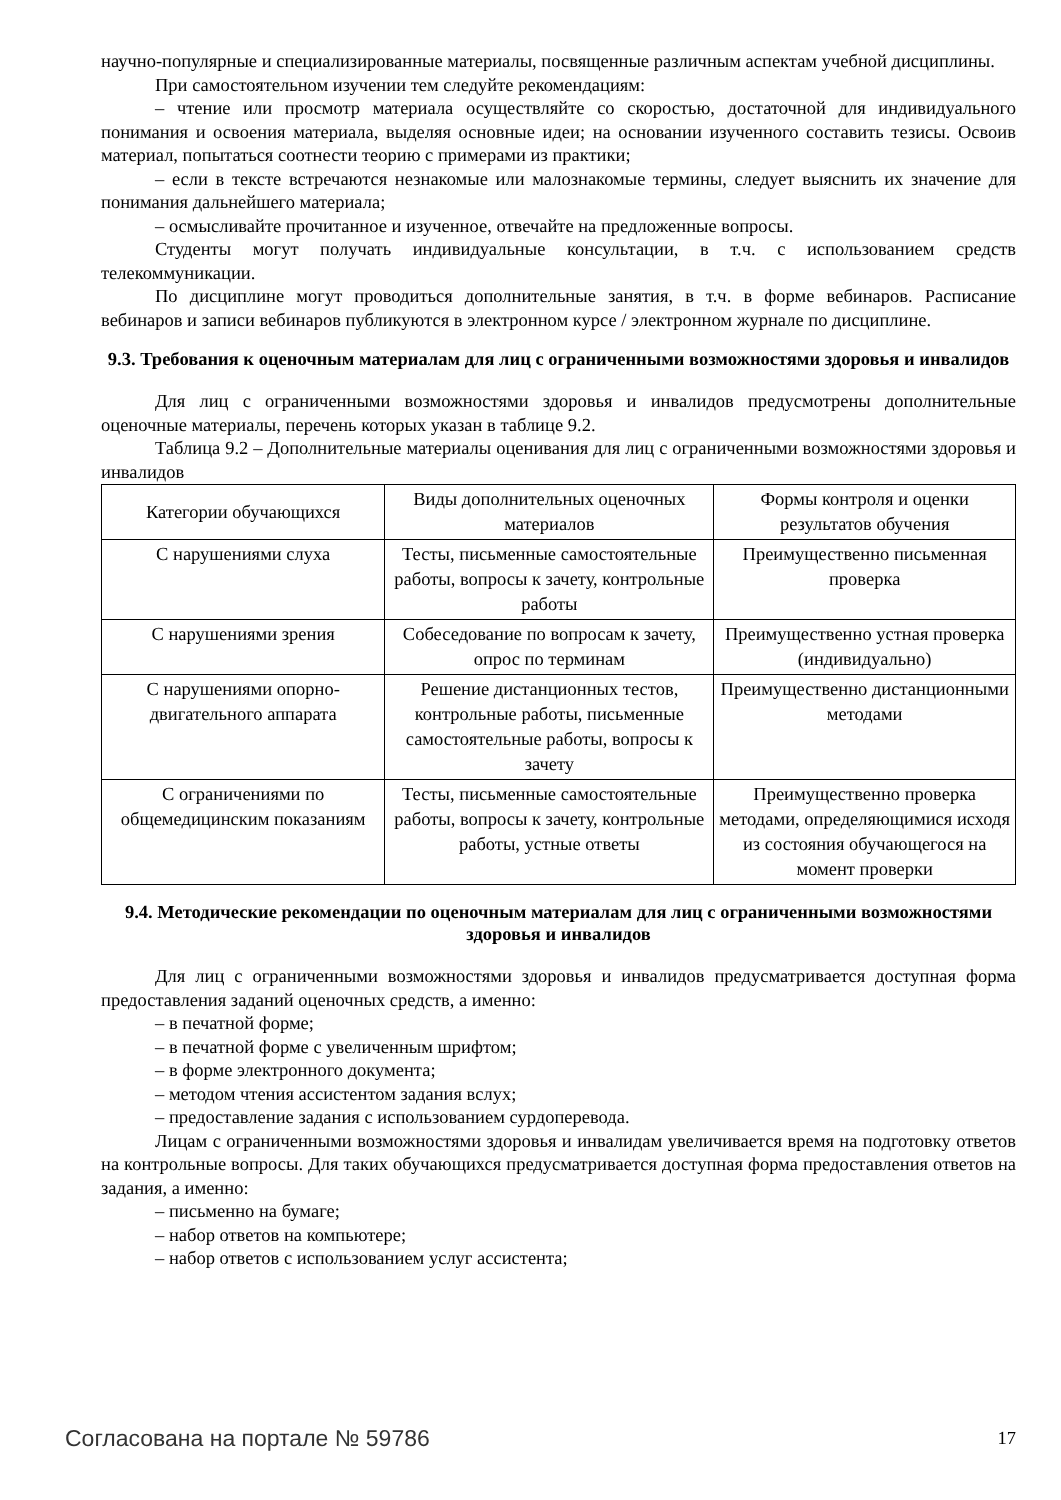научно-популярные и специализированные материалы, посвященные различным аспектам учебной дисциплины.
При самостоятельном изучении тем следуйте рекомендациям:
– чтение или просмотр материала осуществляйте со скоростью, достаточной для индивидуального понимания и освоения материала, выделяя основные идеи; на основании изученного составить тезисы. Освоив материал, попытаться соотнести теорию с примерами из практики;
– если в тексте встречаются незнакомые или малознакомые термины, следует выяснить их значение для понимания дальнейшего материала;
– осмысливайте прочитанное и изученное, отвечайте на предложенные вопросы.
Студенты могут получать индивидуальные консультации, в т.ч. с использованием средств телекоммуникации.
По дисциплине могут проводиться дополнительные занятия, в т.ч. в форме вебинаров. Расписание вебинаров и записи вебинаров публикуются в электронном курсе / электронном журнале по дисциплине.
9.3. Требования к оценочным материалам для лиц с ограниченными возможностями здоровья и инвалидов
Для лиц с ограниченными возможностями здоровья и инвалидов предусмотрены дополнительные оценочные материалы, перечень которых указан в таблице 9.2.
Таблица 9.2 – Дополнительные материалы оценивания для лиц с ограниченными возможностями здоровья и инвалидов
| Категории обучающихся | Виды дополнительных оценочных материалов | Формы контроля и оценки результатов обучения |
| С нарушениями слуха | Тесты, письменные самостоятельные работы, вопросы к зачету, контрольные работы | Преимущественно письменная проверка |
| С нарушениями зрения | Собеседование по вопросам к зачету, опрос по терминам | Преимущественно устная проверка (индивидуально) |
| С нарушениями опорно-двигательного аппарата | Решение дистанционных тестов, контрольные работы, письменные самостоятельные работы, вопросы к зачету | Преимущественно дистанционными методами |
| С ограничениями по общемедицинским показаниям | Тесты, письменные самостоятельные работы, вопросы к зачету, контрольные работы, устные ответы | Преимущественно проверка методами, определяющимися исходя из состояния обучающегося на момент проверки |
9.4. Методические рекомендации по оценочным материалам для лиц с ограниченными возможностями здоровья и инвалидов
Для лиц с ограниченными возможностями здоровья и инвалидов предусматривается доступная форма предоставления заданий оценочных средств, а именно:
– в печатной форме;
– в печатной форме с увеличенным шрифтом;
– в форме электронного документа;
– методом чтения ассистентом задания вслух;
– предоставление задания с использованием сурдоперевода.
Лицам с ограниченными возможностями здоровья и инвалидам увеличивается время на подготовку ответов на контрольные вопросы. Для таких обучающихся предусматривается доступная форма предоставления ответов на задания, а именно:
– письменно на бумаге;
– набор ответов на компьютере;
– набор ответов с использованием услуг ассистента;
Согласована на портале № 59786 17